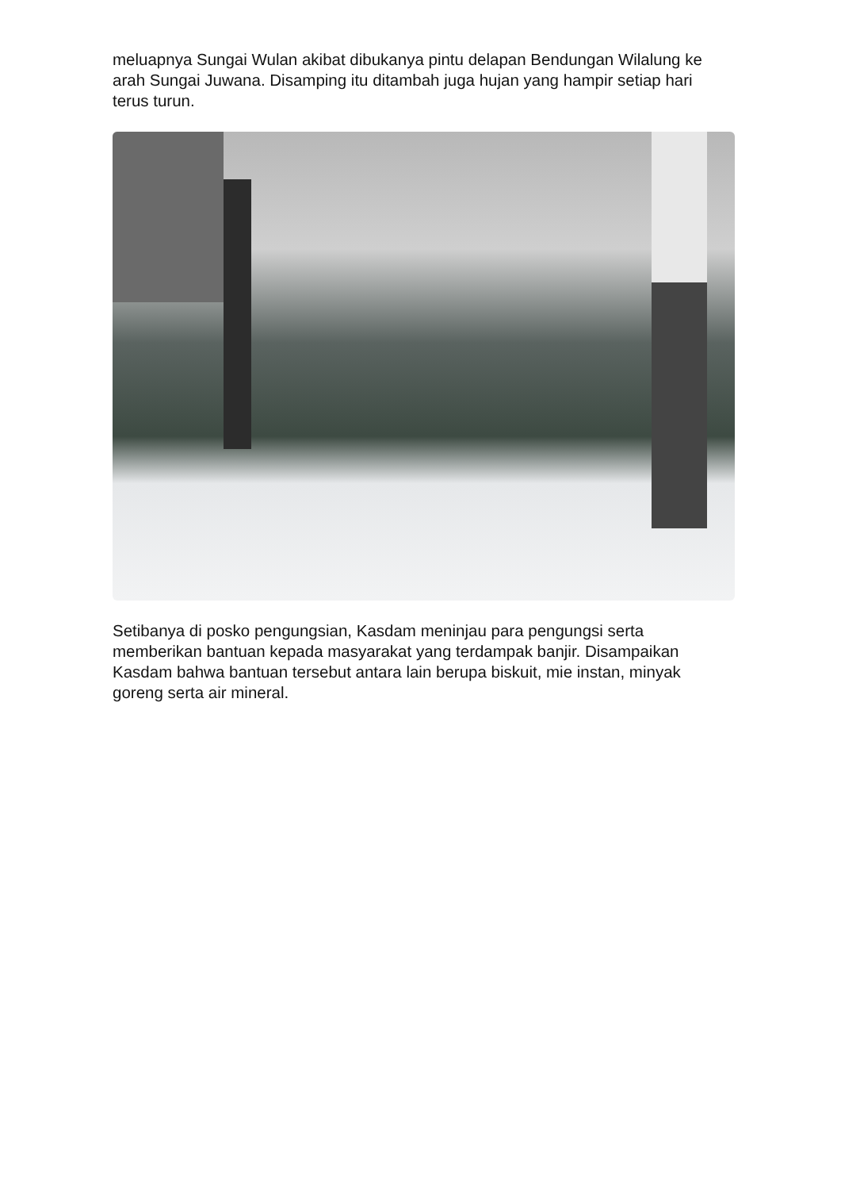meluapnya Sungai Wulan akibat dibukanya pintu delapan Bendungan Wilalung ke arah Sungai Juwana. Disamping itu ditambah juga hujan yang hampir setiap hari terus turun.
Setibanya di posko pengungsian, Kasdam meninjau para pengungsi serta memberikan bantuan kepada masyarakat yang terdampak banjir. Disampaikan Kasdam bahwa bantuan tersebut antara lain berupa biskuit, mie instan, minyak goreng serta air mineral.